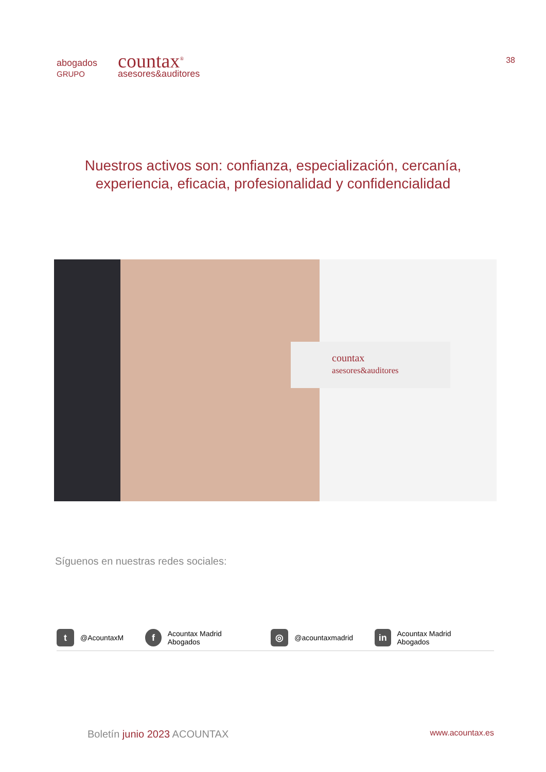abogados
GRUPO
countax<sup>®</sup>
asesores&auditores
38
Nuestros activos son: confianza, especialización, cercanía,
experiencia, eficacia, profesionalidad y confidencialidad
countax
asesores&auditores
Síguenos en nuestras redes sociales:
t
@AcountaxM
f
Acountax Madrid Abogados
◎
@acountaxmadrid
in
Acountax Madrid Abogados
Boletín junio 2023 ACOUNTAX
www.acountax.es